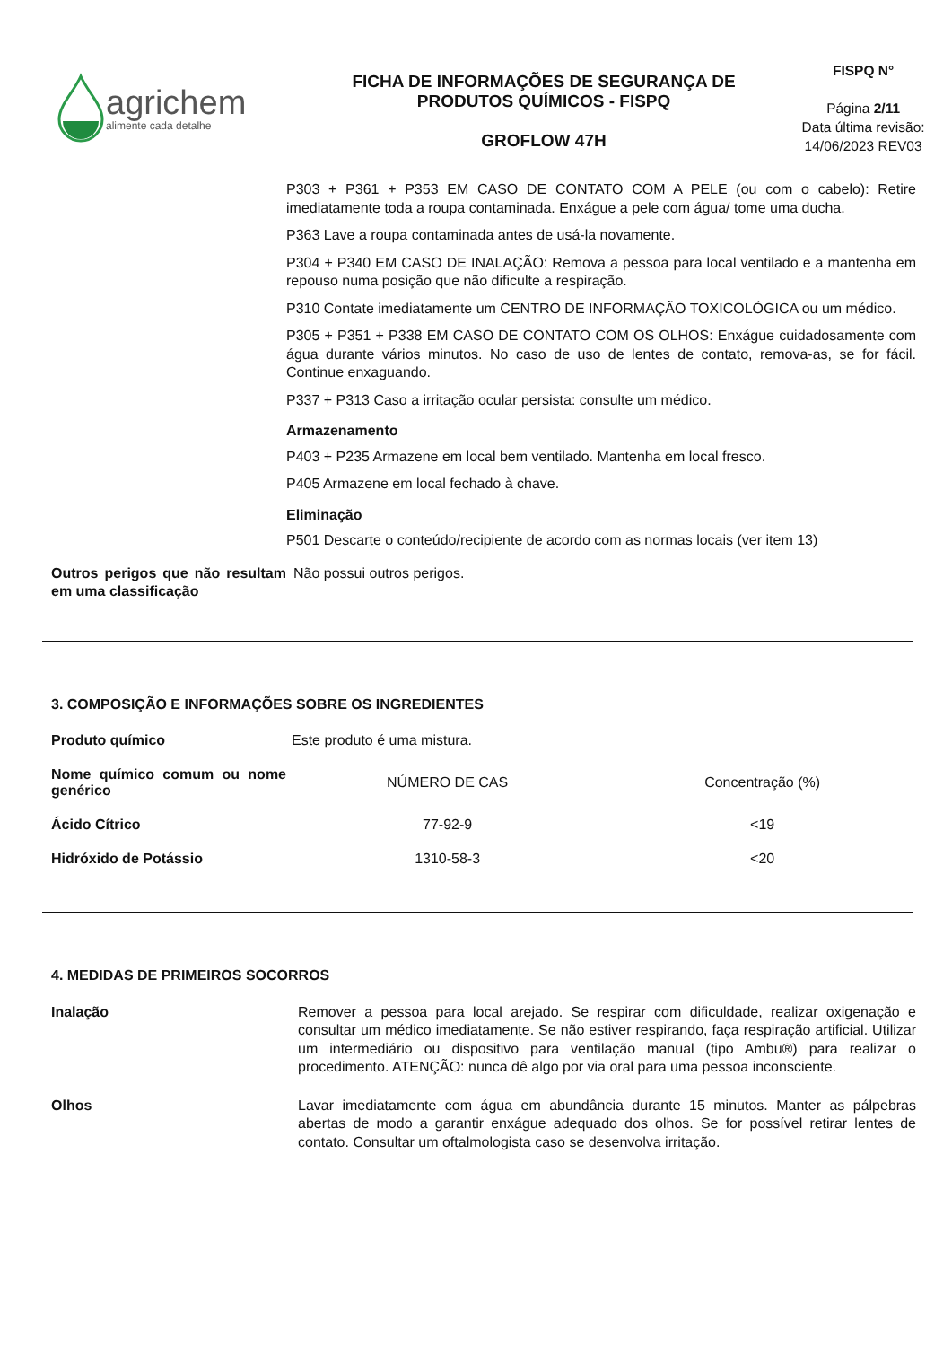agrichem
alimente cada detalhe
FICHA DE INFORMAÇÕES DE SEGURANÇA DE PRODUTOS QUÍMICOS - FISPQ
GROFLOW 47H
FISPQ N°
Página 2/11
Data última revisão:
14/06/2023 REV03
P303 + P361 + P353 EM CASO DE CONTATO COM A PELE (ou com o cabelo): Retire imediatamente toda a roupa contaminada. Enxágue a pele com água/ tome uma ducha.
P363 Lave a roupa contaminada antes de usá-la novamente.
P304 + P340 EM CASO DE INALAÇÃO: Remova a pessoa para local ventilado e a mantenha em repouso numa posição que não dificulte a respiração.
P310 Contate imediatamente um CENTRO DE INFORMAÇÃO TOXICOLÓGICA ou um médico.
P305 + P351 + P338 EM CASO DE CONTATO COM OS OLHOS: Enxágue cuidadosamente com água durante vários minutos. No caso de uso de lentes de contato, remova-as, se for fácil. Continue enxaguando.
P337 + P313 Caso a irritação ocular persista: consulte um médico.
Armazenamento
P403 + P235 Armazene em local bem ventilado. Mantenha em local fresco.
P405 Armazene em local fechado à chave.
Eliminação
P501 Descarte o conteúdo/recipiente de acordo com as normas locais (ver item 13)
Outros perigos que não resultam em uma classificação
Não possui outros perigos.
3. COMPOSIÇÃO E INFORMAÇÕES SOBRE OS INGREDIENTES
| Produto químico | Este produto é uma mistura. | |
| Nome químico comum ou nome genérico | NÚMERO DE CAS | Concentração (%) |
| Ácido Cítrico | 77-92-9 | <19 |
| Hidróxido de Potássio | 1310-58-3 | <20 |
4. MEDIDAS DE PRIMEIROS SOCORROS
Inalação
Remover a pessoa para local arejado. Se respirar com dificuldade, realizar oxigenação e consultar um médico imediatamente. Se não estiver respirando, faça respiração artificial. Utilizar um intermediário ou dispositivo para ventilação manual (tipo Ambu®) para realizar o procedimento. ATENÇÃO: nunca dê algo por via oral para uma pessoa inconsciente.
Olhos
Lavar imediatamente com água em abundância durante 15 minutos. Manter as pálpebras abertas de modo a garantir enxágue adequado dos olhos. Se for possível retirar lentes de contato. Consultar um oftalmologista caso se desenvolva irritação.